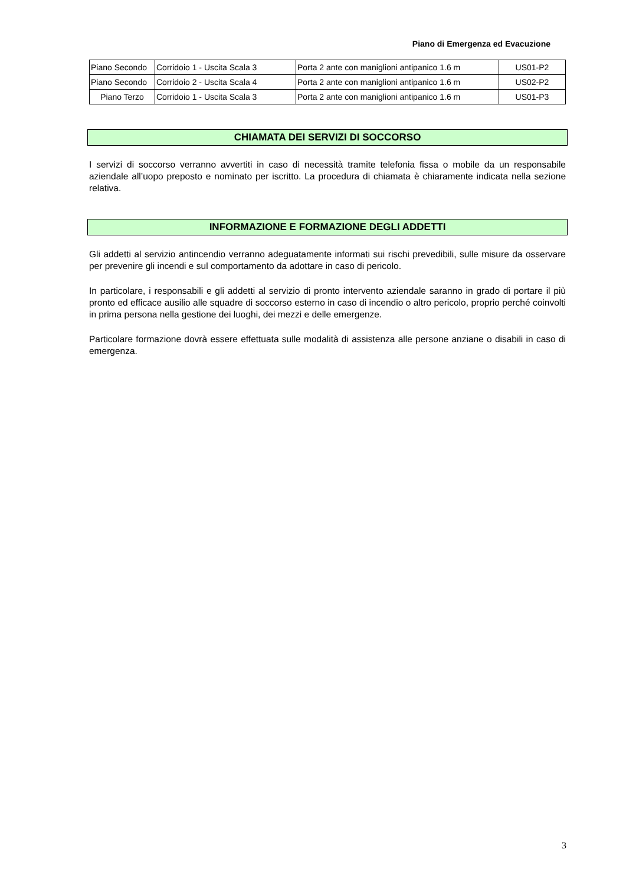Piano di Emergenza ed Evacuzione
| Piano Secondo | Corridoio 1 - Uscita Scala 3 | Porta 2 ante con maniglioni antipanico 1.6 m | US01-P2 |
| Piano Secondo | Corridoio 2 - Uscita Scala 4 | Porta 2 ante con maniglioni antipanico 1.6 m | US02-P2 |
| Piano Terzo | Corridoio 1 - Uscita Scala 3 | Porta 2 ante con maniglioni antipanico 1.6 m | US01-P3 |
CHIAMATA DEI SERVIZI DI SOCCORSO
I servizi di soccorso verranno avvertiti in caso di necessità tramite telefonia fissa o mobile da un responsabile aziendale all’uopo preposto e nominato per iscritto. La procedura di chiamata è chiaramente indicata nella sezione relativa.
INFORMAZIONE E FORMAZIONE DEGLI ADDETTI
Gli addetti al servizio antincendio verranno adeguatamente informati sui rischi prevedibili, sulle misure da osservare per prevenire gli incendi e sul comportamento da adottare in caso di pericolo.
In particolare, i responsabili e gli addetti al servizio di pronto intervento aziendale saranno in grado di portare il più pronto ed efficace ausilio alle squadre di soccorso esterno in caso di incendio o altro pericolo, proprio perché coinvolti in prima persona nella gestione dei luoghi, dei mezzi e delle emergenze.
Particolare formazione dovrà essere effettuata sulle modalità di assistenza alle persone anziane o disabili in caso di emergenza.
3